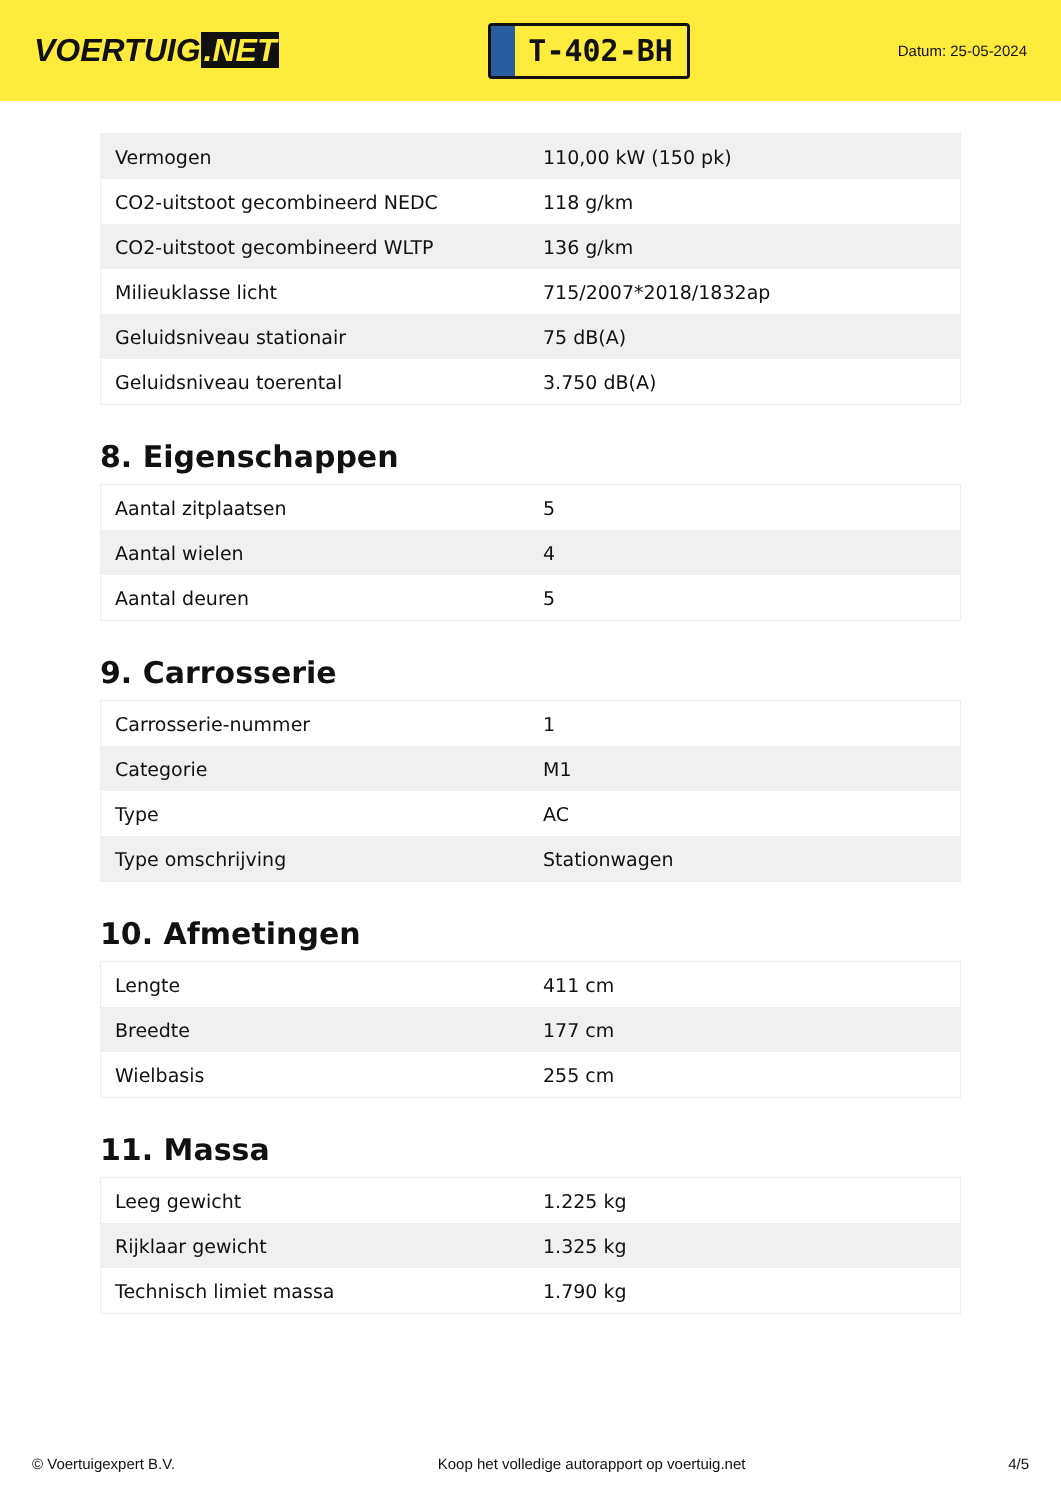VOERTUIG.NET
T-402-BH
Datum: 25-05-2024
| Vermogen | 110,00 kW (150 pk) |
| CO2-uitstoot gecombineerd NEDC | 118 g/km |
| CO2-uitstoot gecombineerd WLTP | 136 g/km |
| Milieuklasse licht | 715/2007*2018/1832ap |
| Geluidsniveau stationair | 75 dB(A) |
| Geluidsniveau toerental | 3.750 dB(A) |
8. Eigenschappen
| Aantal zitplaatsen | 5 |
| Aantal wielen | 4 |
| Aantal deuren | 5 |
9. Carrosserie
| Carrosserie-nummer | 1 |
| Categorie | M1 |
| Type | AC |
| Type omschrijving | Stationwagen |
10. Afmetingen
| Lengte | 411 cm |
| Breedte | 177 cm |
| Wielbasis | 255 cm |
11. Massa
| Leeg gewicht | 1.225 kg |
| Rijklaar gewicht | 1.325 kg |
| Technisch limiet massa | 1.790 kg |
© Voertuigexpert B.V. Koop het volledige autorapport op voertuig.net 4/5